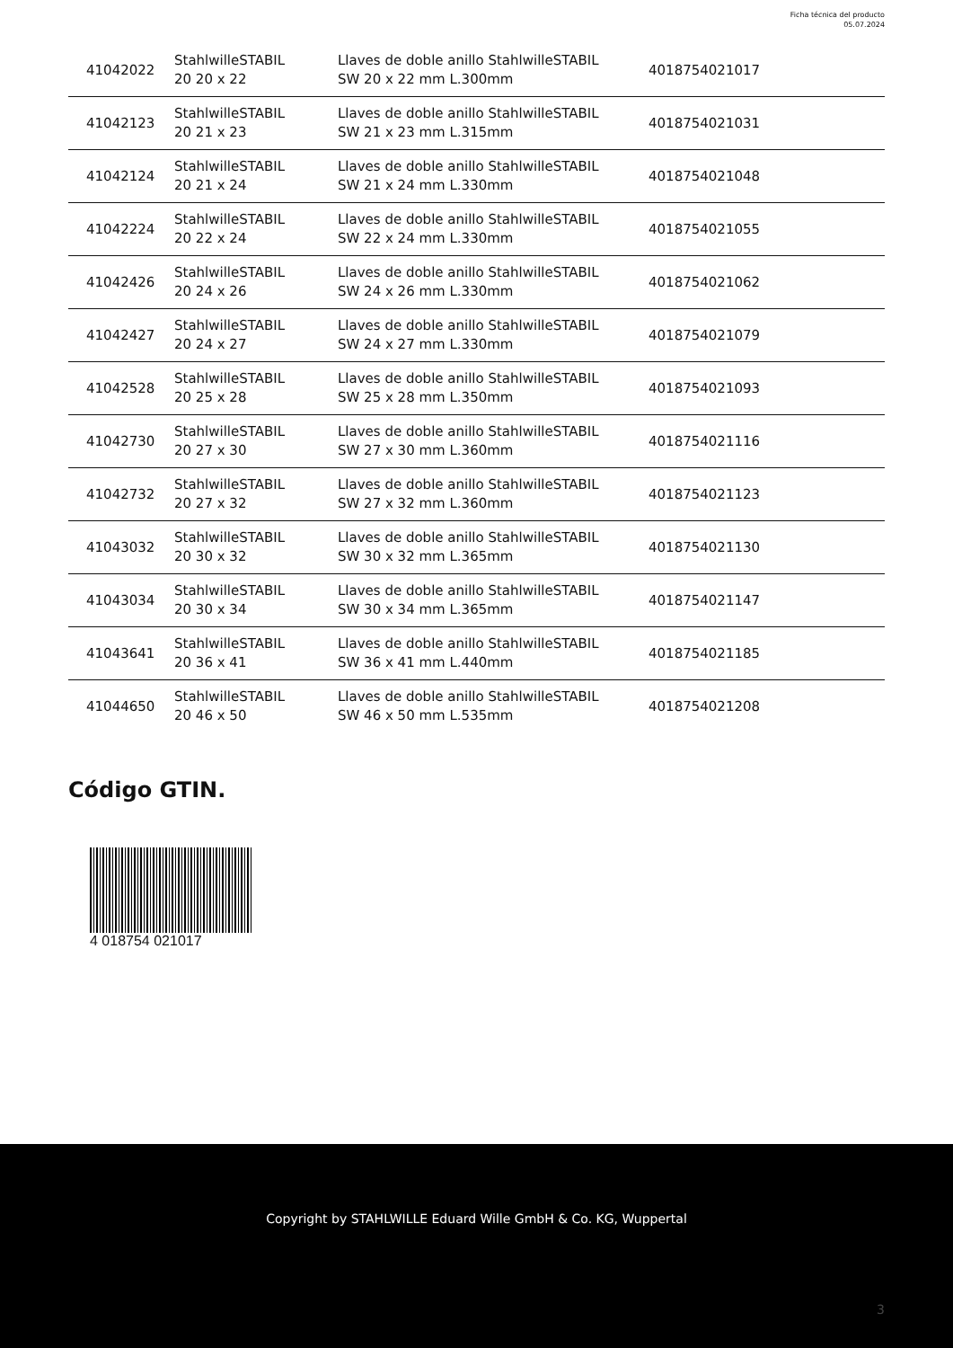Ficha técnica del producto
05.07.2024
| 41042022 | StahlwilleSTABIL 20 20 x 22 | Llaves de doble anillo StahlwilleSTABIL SW 20 x 22 mm L.300mm | 4018754021017 |
| 41042123 | StahlwilleSTABIL 20 21 x 23 | Llaves de doble anillo StahlwilleSTABIL SW 21 x 23 mm L.315mm | 4018754021031 |
| 41042124 | StahlwilleSTABIL 20 21 x 24 | Llaves de doble anillo StahlwilleSTABIL SW 21 x 24 mm L.330mm | 4018754021048 |
| 41042224 | StahlwilleSTABIL 20 22 x 24 | Llaves de doble anillo StahlwilleSTABIL SW 22 x 24 mm L.330mm | 4018754021055 |
| 41042426 | StahlwilleSTABIL 20 24 x 26 | Llaves de doble anillo StahlwilleSTABIL SW 24 x 26 mm L.330mm | 4018754021062 |
| 41042427 | StahlwilleSTABIL 20 24 x 27 | Llaves de doble anillo StahlwilleSTABIL SW 24 x 27 mm L.330mm | 4018754021079 |
| 41042528 | StahlwilleSTABIL 20 25 x 28 | Llaves de doble anillo StahlwilleSTABIL SW 25 x 28 mm L.350mm | 4018754021093 |
| 41042730 | StahlwilleSTABIL 20 27 x 30 | Llaves de doble anillo StahlwilleSTABIL SW 27 x 30 mm L.360mm | 4018754021116 |
| 41042732 | StahlwilleSTABIL 20 27 x 32 | Llaves de doble anillo StahlwilleSTABIL SW 27 x 32 mm L.360mm | 4018754021123 |
| 41043032 | StahlwilleSTABIL 20 30 x 32 | Llaves de doble anillo StahlwilleSTABIL SW 30 x 32 mm L.365mm | 4018754021130 |
| 41043034 | StahlwilleSTABIL 20 30 x 34 | Llaves de doble anillo StahlwilleSTABIL SW 30 x 34 mm L.365mm | 4018754021147 |
| 41043641 | StahlwilleSTABIL 20 36 x 41 | Llaves de doble anillo StahlwilleSTABIL SW 36 x 41 mm L.440mm | 4018754021185 |
| 41044650 | StahlwilleSTABIL 20 46 x 50 | Llaves de doble anillo StahlwilleSTABIL SW 46 x 50 mm L.535mm | 4018754021208 |
Código GTIN.
4 018754 021017
Copyright by STAHLWILLE Eduard Wille GmbH & Co. KG, Wuppertal
3